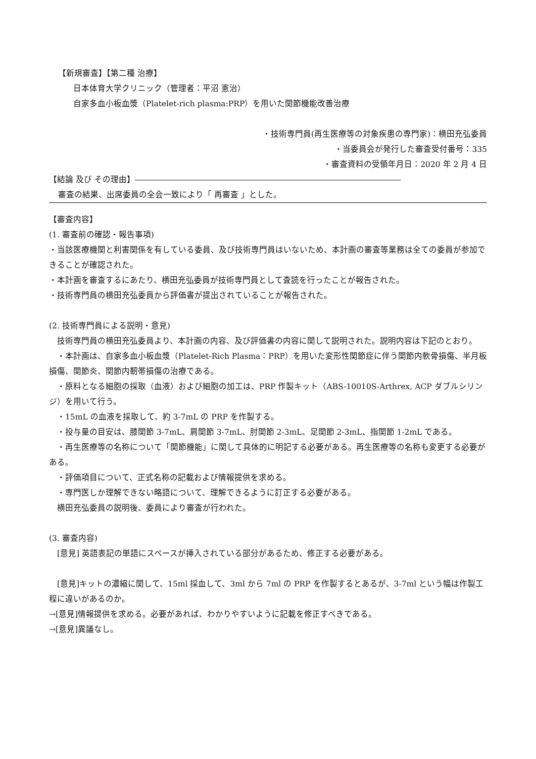【新規審査】【第二種 治療】
日本体育大学クリニック（管理者：平沼 憲治）
自家多血小板血漿（Platelet-rich plasma:PRP）を用いた関節機能改善治療
・技術専門員(再生医療等の対象疾患の専門家)：横田充弘委員
・当委員会が発行した審査受付番号：335
・審査資料の受領年月日：2020 年 2 月 4 日
【結論 及び その理由】――――――――――――――――――――――――――――――――――
審査の結果、出席委員の全会一致により「 再審査 」とした。
【審査内容】
(1. 審査前の確認・報告事項)
・当該医療機関と利害関係を有している委員、及び技術専門員はいないため、本計画の審査等業務は全ての委員が参加できることが確認された。
・本計画を審査するにあたり、横田充弘委員が技術専門員として査読を行ったことが報告された。
・技術専門員の横田充弘委員から評価書が提出されていることが報告された。
(2. 技術専門員による説明・意見)
　技術専門員の横田充弘委員より、本計画の内容、及び評価書の内容に関して説明された。説明内容は下記のとおり。
　・本計画は、自家多血小板血漿（Platelet-Rich Plasma：PRP）を用いた変形性関節症に伴う関節内軟骨損傷、半月板損傷、関節炎、関節内靭帯損傷の治療である。
　・原料となる細胞の採取（血液）および細胞の加工は、PRP 作製キット（ABS-10010S-Arthrex, ACP ダブルシリンジ）を用いて行う。
　・15mL の血液を採取して、約 3-7mL の PRP を作製する。
　・投与量の目安は、膝関節 3-7mL、肩関節 3-7mL、肘関節 2-3mL、足関節 2-3mL、指関節 1-2mL である。
　・再生医療等の名称について「関節機能」に関して具体的に明記する必要がある。再生医療等の名称も変更する必要がある。
　・評価項目について、正式名称の記載および情報提供を求める。
　・専門医しか理解できない略語について、理解できるように訂正する必要がある。
　横田充弘委員の説明後、委員により審査が行われた。
(3. 審査内容)
　[意見] 英語表記の単語にスペースが挿入されている部分があるため、修正する必要がある。
　[意見]キットの濃縮に関して、15ml 採血して、3ml から 7ml の PRP を作製するとあるが、3-7ml という幅は作製工程に違いがあるのか。
→[意見]情報提供を求める。必要があれば、わかりやすいように記載を修正すべきである。
→[意見]異議なし。